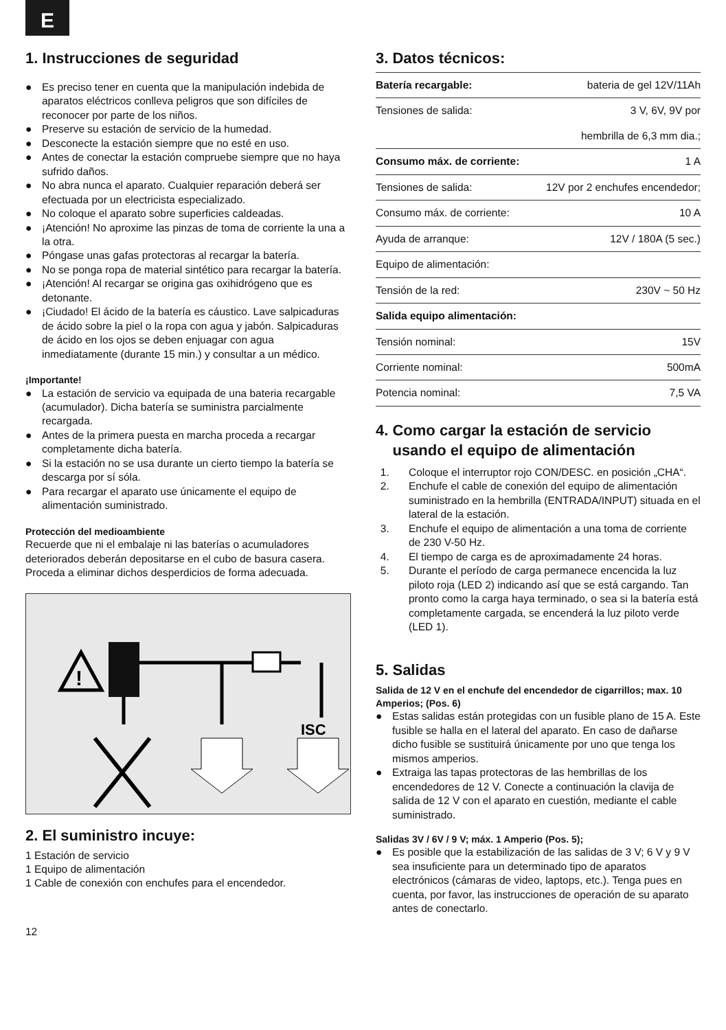E
1. Instrucciones de seguridad
● Es preciso tener en cuenta que la manipulación indebida de aparatos eléctricos conlleva peligros que son difíciles de reconocer por parte de los niños.
● Preserve su estación de servicio de la humedad.
● Desconecte la estación siempre que no esté en uso.
● Antes de conectar la estación compruebe siempre que no haya sufrido daños.
● No abra nunca el aparato. Cualquier reparación deberá ser efectuada por un electricista especializado.
● No coloque el aparato sobre superficies caldeadas.
● ¡Atención! No aproxime las pinzas de toma de corriente la una a la otra.
● Póngase unas gafas protectoras al recargar la batería.
● No se ponga ropa de material sintético para recargar la batería.
● ¡Atención! Al recargar se origina gas oxihidrógeno que es detonante.
● ¡Ciudado! El ácido de la batería es cáustico. Lave salpicaduras de ácido sobre la piel o la ropa con agua y jabón. Salpicaduras de ácido en los ojos se deben enjuagar con agua inmediatamente (durante 15 min.) y consultar a un médico.
¡Importante!
● La estación de servicio va equipada de una bateria recargable (acumulador). Dicha batería se suministra parcialmente recargada.
● Antes de la primera puesta en marcha proceda a recargar completamente dicha batería.
● Si la estación no se usa durante un cierto tiempo la batería se descarga por sí sóla.
● Para recargar el aparato use únicamente el equipo de alimentación suministrado.
Protección del medioambiente
Recuerde que ni el embalaje ni las baterías o acumuladores deteriorados deberán depositarse en el cubo de basura casera. Proceda a eliminar dichos desperdicios de forma adecuada.
!
ISC
2. El suministro incuye:
1 Estación de servicio
1 Equipo de alimentación
1 Cable de conexión con enchufes para el encendedor.
12
3. Datos técnicos:
| Batería recargable: | bateria de gel 12V/11Ah |
| Tensiones de salida: | 3 V, 6V, 9V por |
| | hembrilla de 6,3 mm dia.; |
| Consumo máx. de corriente: | 1 A |
| Tensiones de salida: | 12V por 2 enchufes encendedor; |
| Consumo máx. de corriente: | 10 A |
| Ayuda de arranque: | 12V / 180A (5 sec.) |
| Equipo de alimentación: | |
| Tensión de la red: | 230V ~ 50 Hz |
| Salida equipo alimentación: | |
| Tensión nominal: | 15V |
| Corriente nominal: | 500mA |
| Potencia nominal: | 7,5 VA |
4. Como cargar la estación de servicio
usando el equipo de alimentación
1. Coloque el interruptor rojo CON/DESC. en posición „CHA“.
2. Enchufe el cable de conexión del equipo de alimentación suministrado en la hembrilla (ENTRADA/INPUT) situada en el lateral de la estación.
3. Enchufe el equipo de alimentación a una toma de corriente de 230 V-50 Hz.
4. El tiempo de carga es de aproximadamente 24 horas.
5. Durante el período de carga permanece encencida la luz piloto roja (LED 2) indicando así que se está cargando. Tan pronto como la carga haya terminado, o sea si la batería está completamente cargada, se encenderá la luz piloto verde (LED 1).
5. Salidas
Salida de 12 V en el enchufe del encendedor de cigarrillos; max. 10 Amperios; (Pos. 6)
● Estas salidas están protegidas con un fusible plano de 15 A. Este fusible se halla en el lateral del aparato. En caso de dañarse dicho fusible se sustituirá únicamente por uno que tenga los mismos amperios.
● Extraiga las tapas protectoras de las hembrillas de los encendedores de 12 V. Conecte a continuación la clavija de salida de 12 V con el aparato en cuestión, mediante el cable suministrado.
Salidas 3V / 6V / 9 V; máx. 1 Amperio (Pos. 5);
● Es posible que la estabilización de las salidas de 3 V; 6 V y 9 V sea insuficiente para un determinado tipo de aparatos electrónicos (cámaras de video, laptops, etc.). Tenga pues en cuenta, por favor, las instrucciones de operación de su aparato antes de conectarlo.